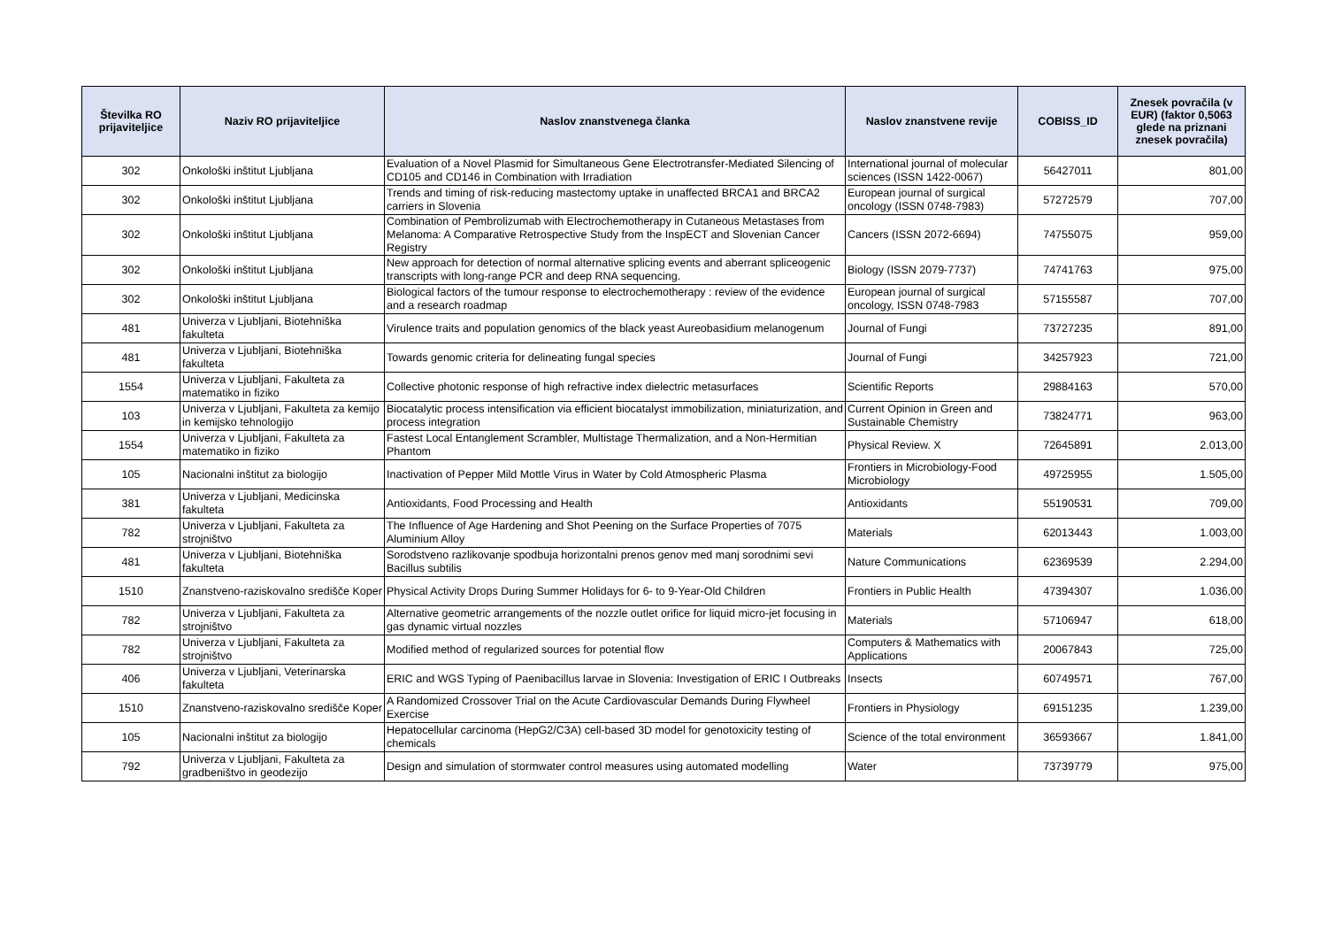| Številka RO prijaviteljice | Naziv RO prijaviteljice | Naslov znanstvenega članka | Naslov znanstvene revije | COBISS_ID | Znesek povračila (v EUR) (faktor 0,5063 glede na priznani znesek povračila) |
| --- | --- | --- | --- | --- | --- |
| 302 | Onkološki inštitut Ljubljana | Evaluation of a Novel Plasmid for Simultaneous Gene Electrotransfer-Mediated Silencing of CD105 and CD146 in Combination with Irradiation | International journal of molecular sciences (ISSN 1422-0067) | 56427011 | 801,00 |
| 302 | Onkološki inštitut Ljubljana | Trends and timing of risk-reducing mastectomy uptake in unaffected BRCA1 and BRCA2 carriers in Slovenia | European journal of surgical oncology (ISSN 0748-7983) | 57272579 | 707,00 |
| 302 | Onkološki inštitut Ljubljana | Combination of Pembrolizumab with Electrochemotherapy in Cutaneous Metastases from Melanoma: A Comparative Retrospective Study from the InspECT and Slovenian Cancer Registry | Cancers (ISSN 2072-6694) | 74755075 | 959,00 |
| 302 | Onkološki inštitut Ljubljana | New approach for detection of normal alternative splicing events and aberrant spliceogenic transcripts with long-range PCR and deep RNA sequencing. | Biology (ISSN 2079-7737) | 74741763 | 975,00 |
| 302 | Onkološki inštitut Ljubljana | Biological factors of the tumour response to electrochemotherapy : review of the evidence and a research roadmap | European journal of surgical oncology, ISSN 0748-7983 | 57155587 | 707,00 |
| 481 | Univerza v Ljubljani, Biotehniška fakulteta | Virulence traits and population genomics of the black yeast Aureobasidium melanogenum | Journal of Fungi | 73727235 | 891,00 |
| 481 | Univerza v Ljubljani, Biotehniška fakulteta | Towards genomic criteria for delineating fungal species | Journal of Fungi | 34257923 | 721,00 |
| 1554 | Univerza v Ljubljani, Fakulteta za matematiko in fiziko | Collective photonic response of high refractive index dielectric metasurfaces | Scientific Reports | 29884163 | 570,00 |
| 103 | Univerza v Ljubljani, Fakulteta za kemijo in kemijsko tehnologijo | Biocatalytic process intensification via efficient biocatalyst immobilization, miniaturization, and process integration | Current Opinion in Green and Sustainable Chemistry | 73824771 | 963,00 |
| 1554 | Univerza v Ljubljani, Fakulteta za matematiko in fiziko | Fastest Local Entanglement Scrambler, Multistage Thermalization, and a Non-Hermitian Phantom | Physical Review. X | 72645891 | 2.013,00 |
| 105 | Nacionalni inštitut za biologijo | Inactivation of Pepper Mild Mottle Virus in Water by Cold Atmospheric Plasma | Frontiers in Microbiology-Food Microbiology | 49725955 | 1.505,00 |
| 381 | Univerza v Ljubljani, Medicinska fakulteta | Antioxidants, Food Processing and Health | Antioxidants | 55190531 | 709,00 |
| 782 | Univerza v Ljubljani, Fakulteta za strojništvo | The Influence of Age Hardening and Shot Peening on the Surface Properties of 7075 Aluminium Alloy | Materials | 62013443 | 1.003,00 |
| 481 | Univerza v Ljubljani, Biotehniška fakulteta | Sorodstveno razlikovanje spodbuja horizontalni prenos genov med manj sorodnimi sevi Bacillus subtilis | Nature Communications | 62369539 | 2.294,00 |
| 1510 | Znanstveno-raziskovalno središče Koper | Physical Activity Drops During Summer Holidays for 6- to 9-Year-Old Children | Frontiers in Public Health | 47394307 | 1.036,00 |
| 782 | Univerza v Ljubljani, Fakulteta za strojništvo | Alternative geometric arrangements of the nozzle outlet orifice for liquid micro-jet focusing in gas dynamic virtual nozzles | Materials | 57106947 | 618,00 |
| 782 | Univerza v Ljubljani, Fakulteta za strojništvo | Modified method of regularized sources for potential flow | Computers & Mathematics with Applications | 20067843 | 725,00 |
| 406 | Univerza v Ljubljani, Veterinarska fakulteta | ERIC and WGS Typing of Paenibacillus larvae in Slovenia: Investigation of ERIC I Outbreaks | Insects | 60749571 | 767,00 |
| 1510 | Znanstveno-raziskovalno središče Koper | A Randomized Crossover Trial on the Acute Cardiovascular Demands During Flywheel Exercise | Frontiers in Physiology | 69151235 | 1.239,00 |
| 105 | Nacionalni inštitut za biologijo | Hepatocellular carcinoma (HepG2/C3A) cell-based 3D model for genotoxicity testing of chemicals | Science of the total environment | 36593667 | 1.841,00 |
| 792 | Univerza v Ljubljani, Fakulteta za gradbeništvo in geodezijo | Design and simulation of stormwater control measures using automated modelling | Water | 73739779 | 975,00 |